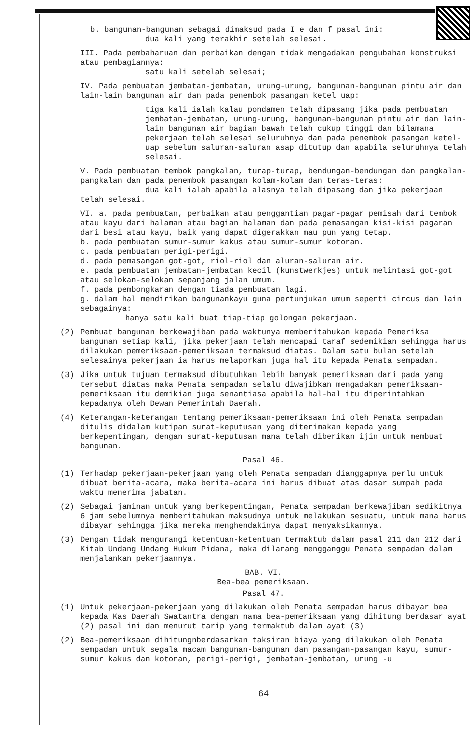b. bangunan-bangunan sebagai dimaksud pada I e dan f pasal ini:
dua kali yang terakhir setelah selesai.
III. Pada pembaharuan dan perbaikan dengan tidak mengadakan pengubahan konstruksi atau pembagiannya:
satu kali setelah selesai;
IV. Pada pembuatan jembatan-jembatan, urung-urung, bangunan-bangunan pintu air dan lain-lain bangunan air dan pada penembok pasangan ketel uap:
tiga kali ialah kalau pondamen telah dipasang jika pada pembuatan jembatan-jembatan, urung-urung, bangunan-bangunan pintu air dan lain-lain bangunan air bagian bawah telah cukup tinggi dan bilamana pekerjaan telah selesai seluruhnya dan pada penembok pasangan ketel-uap sebelum saluran-saluran asap ditutup dan apabila seluruhnya telah selesai.
V. Pada pembuatan tembok pangkalan, turap-turap, bendungan-bendungan dan pangkalan-pangkalan dan pada penembok pasangan kolam-kolam dan teras-teras:
dua kali ialah apabila alasnya telah dipasang dan jika pekerjaan telah selesai.
VI. a. pada pembuatan, perbaikan atau penggantian pagar-pagar pemisah dari tembok atau kayu dari halaman atau bagian halaman dan pada pemasangan kisi-kisi pagaran dari besi atau kayu, baik yang dapat digerakkan mau pun yang tetap.
b. pada pembuatan sumur-sumur kakus atau sumur-sumur kotoran.
c. pada pembuatan perigi-perigi.
d. pada pemasangan got-got, riol-riol dan aluran-saluran air.
e. pada pembuatan jembatan-jembatan kecil (kunstwerkjes) untuk melintasi got-got atau selokan-selokan sepanjang jalan umum.
f. pada pembongkaran dengan tiada pembuatan lagi.
g. dalam hal mendirikan bangunankayu guna pertunjukan umum seperti circus dan lain sebagainya:
hanya satu kali buat tiap-tiap golongan pekerjaan.
(2) Pembuat bangunan berkewajiban pada waktunya memberitahukan kepada Pemeriksa bangunan setiap kali, jika pekerjaan telah mencapai taraf sedemikian sehingga harus dilakukan pemeriksaan-pemeriksaan termaksud diatas. Dalam satu bulan setelah selesainya pekerjaan ia harus melaporkan juga hal itu kepada Penata sempadan.
(3) Jika untuk tujuan termaksud dibutuhkan lebih banyak pemeriksaan dari pada yang tersebut diatas maka Penata sempadan selalu diwajibkan mengadakan pemeriksaan-pemeriksaan itu demikian juga senantiasa apabila hal-hal itu diperintahkan kepadanya oleh Dewan Pemerintah Daerah.
(4) Keterangan-keterangan tentang pemeriksaan-pemeriksaan ini oleh Penata sempadan ditulis didalam kutipan surat-keputusan yang diterimakan kepada yang berkepentingan, dengan surat-keputusan mana telah diberikan ijin untuk membuat bangunan.
Pasal 46.
(1) Terhadap pekerjaan-pekerjaan yang oleh Penata sempadan dianggapnya perlu untuk dibuat berita-acara, maka berita-acara ini harus dibuat atas dasar sumpah pada waktu menerima jabatan.
(2) Sebagai jaminan untuk yang berkepentingan, Penata sempadan berkewajiban sedikitnya 6 jam sebelumnya memberitahukan maksudnya untuk melakukan sesuatu, untuk mana harus dibayar sehingga jika mereka menghendakinya dapat menyaksikannya.
(3) Dengan tidak mengurangi ketentuan-ketentuan termaktub dalam pasal 211 dan 212 dari Kitab Undang Undang Hukum Pidana, maka dilarang mengganggu Penata sempadan dalam menjalankan pekerjaannya.
BAB. VI.
Bea-bea pemeriksaan.
Pasal 47.
(1) Untuk pekerjaan-pekerjaan yang dilakukan oleh Penata sempadan harus dibayar bea kepada Kas Daerah Swatantra dengan nama bea-pemeriksaan yang dihitung berdasar ayat (2) pasal ini dan menurut tarip yang termaktub dalam ayat (3)
(2) Bea-pemeriksaan dihitungnberdasarkan taksiran biaya yang dilakukan oleh Penata sempadan untuk segala macam bangunan-bangunan dan pasangan-pasangan kayu, sumur-sumur kakus dan kotoran, perigi-perigi, jembatan-jembatan, urung -u
64